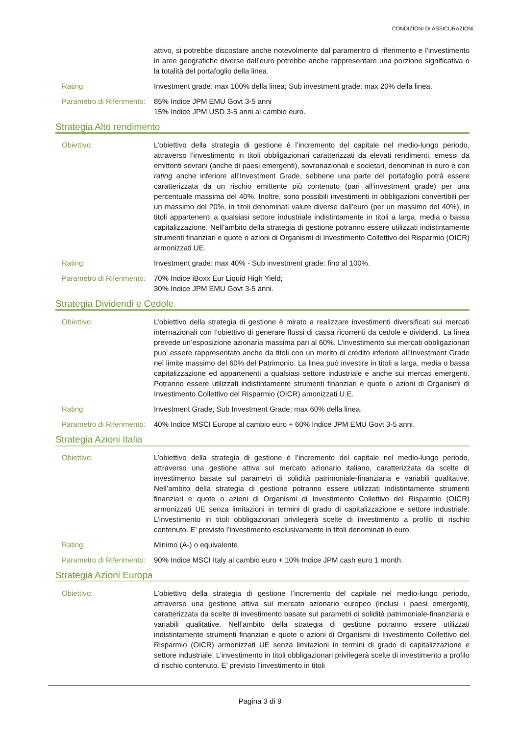CONDIZIONI DI ASSICURAZIONi
attivo, si potrebbe discostare anche notevolmente dal paramentro di riferimento e l’investimento in aree geografiche diverse dall’euro potrebbe anche rappresentare una porzione significativa o la totalità del portafoglio della linea.
Rating: Investment grade: max 100% della linea; Sub investment grade: max 20% della linea.
Parametro di Riferimento:
85% Indice JPM EMU Govt 3-5 anni
15% Indice JPM USD 3-5 anni al cambio euro.
Strategia Alto rendimento
Obiettivo: L’obiettivo della strategia di gestione è l’incremento del capitale nel medio-lungo periodo, attraverso l’investimento in titoli obbligazionari caratterizzati da elevati rendimenti, emessi da emittenti sovrani (anche di paesi emergenti), sovranazionali e societari, denominati in euro e con rating anche inferiore all’Investment Grade, sebbene una parte del portafoglio potrà essere caratterizzata da un rischio emittente più contenuto (pari all’investment grade) per una percentuale massima del 40%. Inoltre, sono possibili investimenti in obbligazioni convertibili per un massimo del 20%, in titoli denominati valute diverse dall’euro (per un massimo del 40%), in titoli appartenenti a qualsiasi settore industriale indistintamente in titoli a larga, media o bassa capitalizzazione. Nell’ambito della strategia di gestione potranno essere utilizzati indistintamente strumenti finanziari e quote o azioni di Organismi di Investimento Collettivo del Risparmio (OICR) armonizzati UE.
Rating: Investment grade: max 40% - Sub investment grade: fino al 100%.
Parametro di Riferimento:
70% Indice iBoxx Eur Liquid High Yield;
30% Indice JPM EMU Govt 3-5 anni.
Strategia Dividendi e Cedole
Obiettivo: L’obiettivo della strategia di gestione è mirato a realizzare investimenti diversificati sui mercati internazionali con l’obiettivo di generare flussi di cassa ricorrenti da cedole e dividendi. La linea prevede un’esposizione azionaria massima pari al 60%. L’investimento sui mercati obbligazionari puo’ essere rappresentato anche da titoli con un merito di credito inferiore all’Investment Grade nel limite massimo del 60% del Patrimonio. La linea può investire in titoli a larga, media o bassa capitalizzazione ed appartenenti a qualsiasi settore industriale e anche sui mercati emergenti. Potranno essere utilizzati indistintamente strumenti finanziari e quote o azioni di Organismi di Investimento Collettivo del Risparmio (OICR) amonizzati U.E.
Rating: Investment Grade; Sub Investment Grade; max 60% della linea.
Parametro di Riferimento:
40% Indice MSCI Europe al cambio euro + 60% Indice JPM EMU Govt 3-5 anni.
Strategia Azioni Italia
Obiettivo: L’obiettivo della strategia di gestione è l’incremento del capitale nel medio-lungo periodo, attraverso una gestione attiva sul mercato azionario italiano, caratterizzata da scelte di investimento basate sul parametri di solidità patrimoniale-finanziaria e variabili qualitative. Nell’ambito della strategia di gestione potranno essere utilizzati indistintamente strumenti finanziari e quote o azioni di Organismi di Investimento Collettivo del Risparmio (OICR) armonizzati UE senza limitazioni in termini di grado di capitalizzazione e settore industriale. L’investimento in titoli obbligazionari privilegerà scelte di investimento a profilo di rischio contenuto. E’ previsto l’investimento esclusivamente in titoli denominati in euro.
Rating: Minimo (A-) o equivalente.
Parametro di Riferimento:
90% Indice MSCI Italy al cambio euro + 10% Indice JPM cash euro 1 month.
Strategia Azioni Europa
Obiettivo: L’obiettivo della strategia di gestione l’incremento del capitale nel medio-lungo periodo, attraverso una gestione attiva sul mercato azionario europeo (inclusi i paesi emergenti), caratterizzata da scelte di investimento basate sul parametri di solidità patrimoniale-finanziaria e variabili qualitative. Nell’ambito della strategia di gestione potranno essere utilizzati indistintamente strumenti finanziari e quote o azioni di Organismi di Investimento Collettivo del Risparmio (OICR) armonizzati UE senza limitazioni in termini di grado di capitalizzazione e settore industriale. L’investimento in titoli obbligazionari privilegerà scelte di investimento a profilo di rischio contenuto. E’ previsto l’investimento in titoli
Pagina 3 di 9